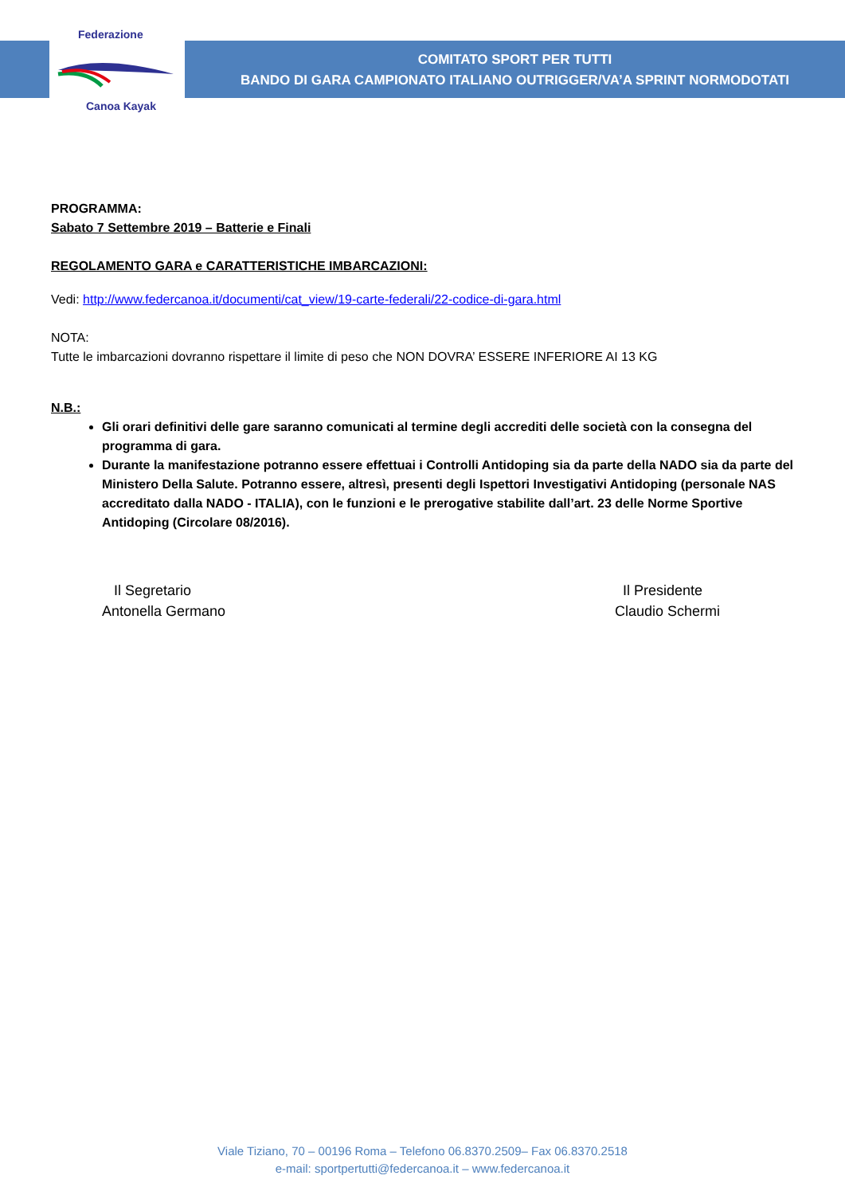Federazione
Canoa Kayak
COMITATO SPORT PER TUTTI
BANDO DI GARA CAMPIONATO ITALIANO OUTRIGGER/VA’A SPRINT NORMODOTATI
PROGRAMMA:
Sabato 7 Settembre 2019 – Batterie e Finali
REGOLAMENTO GARA e CARATTERISTICHE IMBARCAZIONI:
Vedi: http://www.federcanoa.it/documenti/cat_view/19-carte-federali/22-codice-di-gara.html
NOTA:
Tutte le imbarcazioni dovranno rispettare il limite di peso che NON DOVRA’ ESSERE INFERIORE AI 13 KG
N.B.:
Gli orari definitivi delle gare saranno comunicati al termine degli accrediti delle società con la consegna del programma di gara.
Durante la manifestazione potranno essere effettuai i Controlli Antidoping sia da parte della NADO sia da parte del Ministero Della Salute. Potranno essere, altresì, presenti degli Ispettori Investigativi Antidoping (personale NAS accreditato dalla NADO - ITALIA), con le funzioni e le prerogative stabilite dall’art. 23 delle Norme Sportive Antidoping (Circolare 08/2016).
Il Segretario
Antonella Germano
Il Presidente
Claudio Schermi
Viale Tiziano, 70 – 00196 Roma – Telefono 06.8370.2509– Fax 06.8370.2518
e-mail: sportpertutti@federcanoa.it – www.federcanoa.it